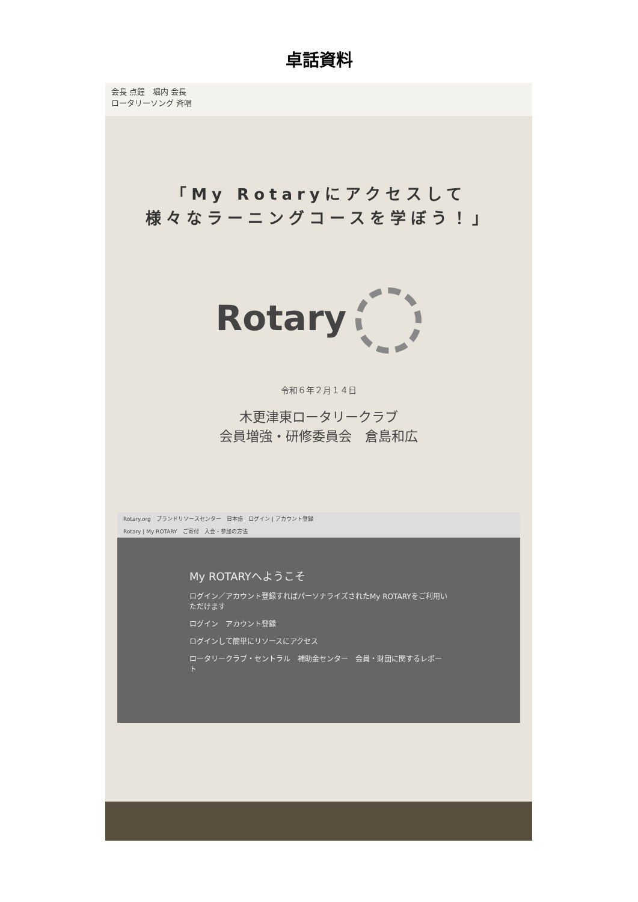卓話資料
会長 点鐘　堀内 会長
ロータリーソング 斉唱
「My Rotaryにアクセスして
様々なラーニングコースを学ぼう！」
Rotary
令和６年２月１４日
木更津東ロータリークラブ
会員増強・研修委員会　倉島和広
Rotary.org　ブランドリソースセンター　日本語　ログイン | アカウント登録
Rotary | My ROTARY　ご寄付　入会・参加の方法
My ROTARYへようこそ
ログイン／アカウント登録すればパーソナライズされたMy ROTARYをご利用いただけます
ログイン　アカウント登録
ログインして簡単にリソースにアクセス
ロータリークラブ・セントラル　補助金センター　会員・財団に関するレポート